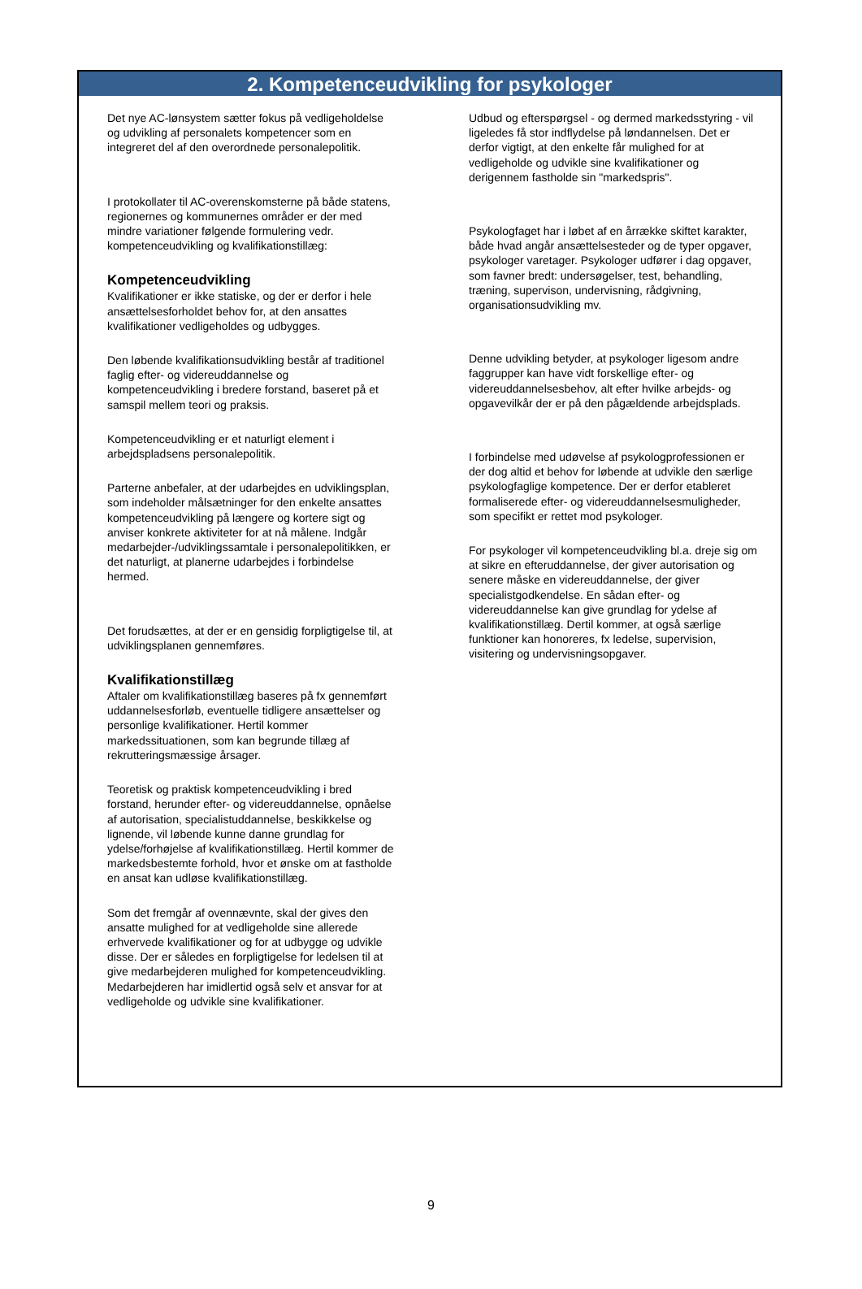2. Kompetenceudvikling for psykologer
Det nye AC-lønsystem sætter fokus på vedligeholdelse og udvikling af personalets kompetencer som en integreret del af den overordnede personalepolitik.
I protokollater til AC-overenskomsterne på både statens, regionernes og kommunernes områder er der med mindre variationer følgende formulering vedr. kompetenceudvikling og kvalifikationstillæg:
Kompetenceudvikling
Kvalifikationer er ikke statiske, og der er derfor i hele ansættelsesforholdet behov for, at den ansattes kvalifikationer vedligeholdes og udbygges.
Den løbende kvalifikationsudvikling består af traditionel faglig efter- og videreuddannelse og kompetenceudvikling i bredere forstand, baseret på et samspil mellem teori og praksis.
Kompetenceudvikling er et naturligt element i arbejdspladsens personalepolitik.
Parterne anbefaler, at der udarbejdes en udviklingsplan, som indeholder målsætninger for den enkelte ansattes kompetenceudvikling på længere og kortere sigt og anviser konkrete aktiviteter for at nå målene. Indgår medarbejder-/udviklingssamtale i personalepolitikken, er det naturligt, at planerne udarbejdes i forbindelse hermed.
Det forudsættes, at der er en gensidig forpligtigelse til, at udviklingsplanen gennemføres.
Kvalifikationstillæg
Aftaler om kvalifikationstillæg baseres på fx gennemført uddannelsesforløb, eventuelle tidligere ansættelser og personlige kvalifikationer. Hertil kommer markedssituationen, som kan begrunde tillæg af rekrutteringsmæssige årsager.
Teoretisk og praktisk kompetenceudvikling i bred forstand, herunder efter- og videreuddannelse, opnåelse af autorisation, specialistuddannelse, beskikkelse og lignende, vil løbende kunne danne grundlag for ydelse/forhøjelse af kvalifikationstillæg. Hertil kommer de markedsbestemte forhold, hvor et ønske om at fastholde en ansat kan udløse kvalifikationstillæg.
Som det fremgår af ovennævnte, skal der gives den ansatte mulighed for at vedligeholde sine allerede erhvervede kvalifikationer og for at udbygge og udvikle disse. Der er således en forpligtigelse for ledelsen til at give medarbejderen mulighed for kompetenceudvikling. Medarbejderen har imidlertid også selv et ansvar for at vedligeholde og udvikle sine kvalifikationer.
Udbud og efterspørgsel - og dermed markedsstyring - vil ligeledes få stor indflydelse på løndannelsen. Det er derfor vigtigt, at den enkelte får mulighed for at vedligeholde og udvikle sine kvalifikationer og derigennem fastholde sin "markedspris".
Psykologfaget har i løbet af en årrække skiftet karakter, både hvad angår ansættelsesteder og de typer opgaver, psykologer varetager. Psykologer udfører i dag opgaver, som favner bredt: undersøgelser, test, behandling, træning, supervison, undervisning, rådgivning, organisationsudvikling mv.
Denne udvikling betyder, at psykologer ligesom andre faggrupper kan have vidt forskellige efter- og videreuddannelsesbehov, alt efter hvilke arbejds- og opgavevilkår der er på den pågældende arbejdsplads.
I forbindelse med udøvelse af psykologprofessionen er der dog altid et behov for løbende at udvikle den særlige psykologfaglige kompetence. Der er derfor etableret formaliserede efter- og videreuddannelsesmuligheder, som specifikt er rettet mod psykologer.
For psykologer vil kompetenceudvikling bl.a. dreje sig om at sikre en efteruddannelse, der giver autorisation og senere måske en videreuddannelse, der giver specialistgodkendelse. En sådan efter- og videreuddannelse kan give grundlag for ydelse af kvalifikationstillæg. Dertil kommer, at også særlige funktioner kan honoreres, fx ledelse, supervision, visitering og undervisningsopgaver.
9